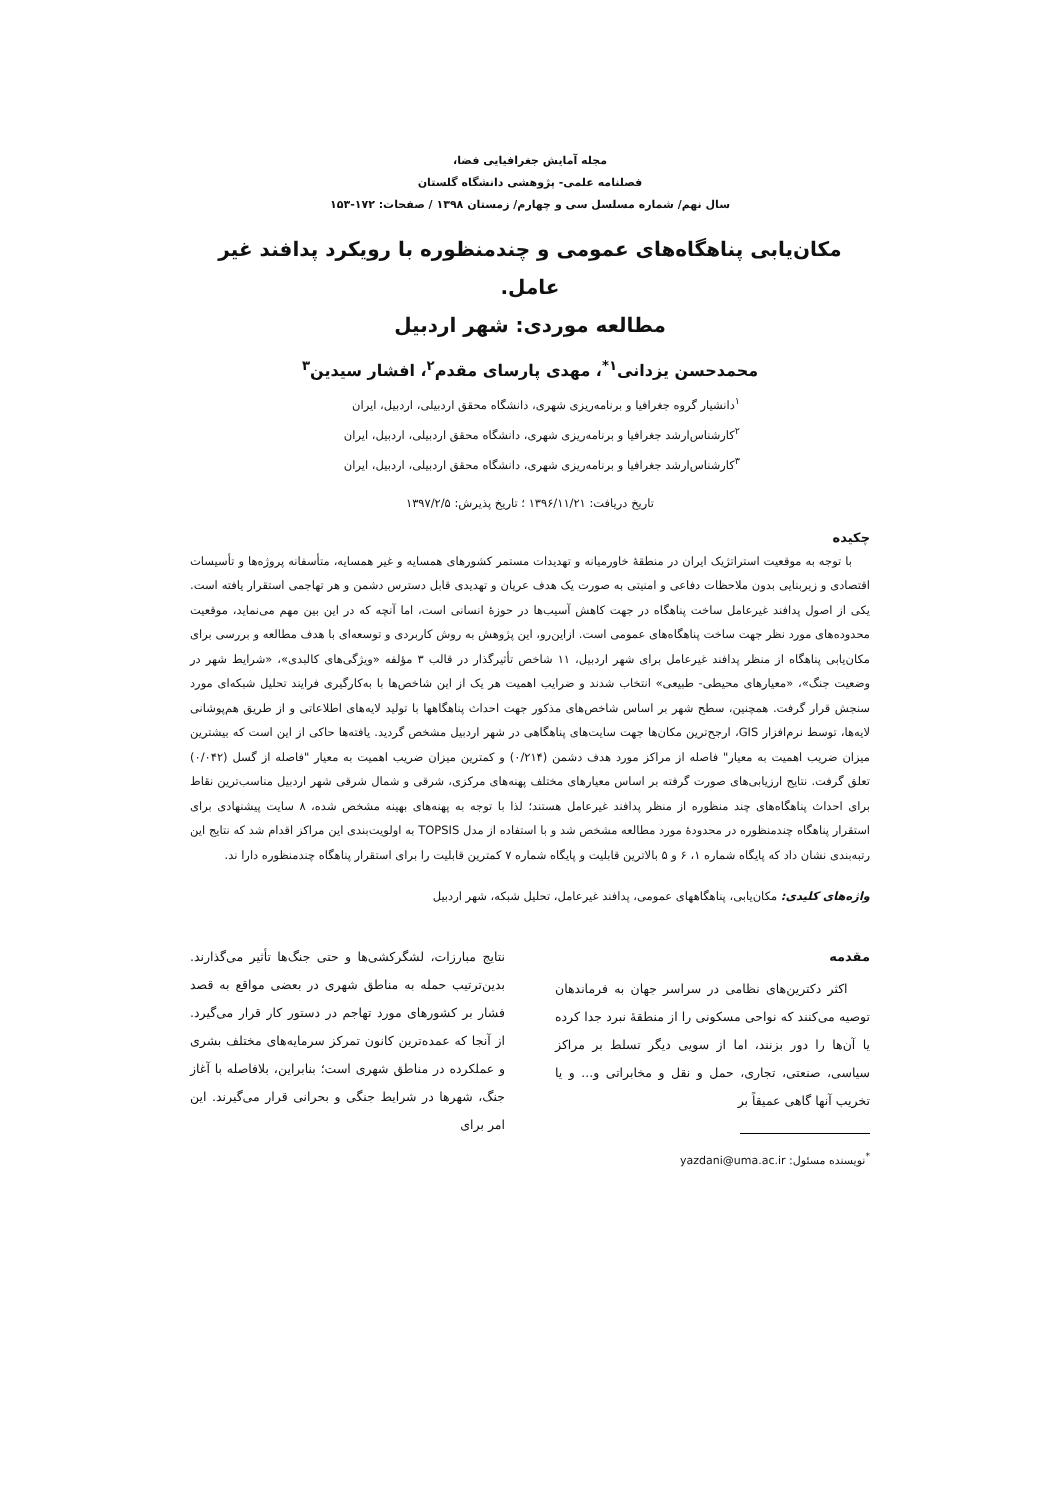مجله آمایش جغرافیایی فضا،
فصلنامه علمی- پژوهشی دانشگاه گلستان
سال نهم/ شماره مسلسل سی و چهارم/ زمستان ۱۳۹۸ / صفحات: ۱۷۲-۱۵۳
مکان‌یابی پناهگاه‌های عمومی و چندمنظوره با رویکرد پدافند غیر عامل.
مطالعه موردی: شهر اردبیل
محمدحسن یزدانی<sup>۱*</sup>، مهدی پارسای مقدم<sup>۲</sup>، افشار سیدین<sup>۳</sup>
<sup>۱</sup> دانشیار گروه جغرافیا و برنامه‌ریزی شهری، دانشگاه محقق اردبیلی، اردبیل، ایران
<sup>۲</sup> کارشناس‌ارشد جغرافیا و برنامه‌ریزی شهری، دانشگاه محقق اردبیلی، اردبیل، ایران
<sup>۳</sup> کارشناس‌ارشد جغرافیا و برنامه‌ریزی شهری، دانشگاه محقق اردبیلی، اردبیل، ایران
تاریخ دریافت: ۱۳۹۶/۱۱/۲۱ ؛ تاریخ پذیرش: ۱۳۹۷/۲/۵
چکیده
با توجه به موقعیت استراتژیک ایران در منطقهٔ خاورمیانه و تهدیدات مستمر کشورهای همسایه و غیر همسایه، متأسفانه پروژه‌ها و تأسیسات اقتصادی و زیربنایی بدون ملاحظات دفاعی و امنیتی به صورت یک هدف عریان و تهدیدی قابل دسترس دشمن و هر تهاجمی استقرار یافته است. یکی از اصول پدافند غیرعامل ساخت پناهگاه در جهت کاهش آسیب‌ها در حوزهٔ انسانی است، اما آنچه که در این بین مهم می‌نماید، موقعیت محدوده‌های مورد نظر جهت ساخت پناهگاه‌های عمومی است. ازاین‌رو، این پژوهش به روش کاربردی و توسعه‌ای با هدف مطالعه و بررسی برای مکان‌یابی پناهگاه از منظر پدافند غیرعامل برای شهر اردبیل، ۱۱ شاخص تأثیرگذار در قالب ۳ مؤلفه «ویژگی‌های کالبدی»، «شرایط شهر در وضعیت جنگ»، «معیارهای محیطی- طبیعی» انتخاب شدند و ضرایب اهمیت هر یک از این شاخص‌ها با به‌کارگیری فرایند تحلیل شبکه‌ای مورد سنجش قرار گرفت. همچنین، سطح شهر بر اساس شاخص‌های مذکور جهت احداث پناهگاهها با تولید لایه‌های اطلاعاتی و از طریق هم‌پوشانی لایه‌ها، توسط نرم‌افزار GIS، ارجح‌ترین مکان‌ها جهت سایت‌های پناهگاهی در شهر اردبیل مشخص گردید. یافته‌ها حاکی از این است که بیشترین میزان ضریب اهمیت به معیار" فاصله از مراکز مورد هدف دشمن (۰/۲۱۴) و کمترین میزان ضریب اهمیت به معیار "فاصله از گسل (۰/۰۴۲) تعلق گرفت. نتایج ارزیابی‌های صورت گرفته بر اساس معیارهای مختلف پهنه‌های مرکزی، شرقی و شمال شرقی شهر اردبیل مناسب‌ترین نقاط برای احداث پناهگاه‌های چند منظوره از منظر پدافند غیرعامل هستند؛ لذا با توجه به پهنه‌های بهینه مشخص شده، ۸ سایت پیشنهادی برای استقرار پناهگاه چندمنظوره در محدودهٔ مورد مطالعه مشخص شد و با استفاده از مدل TOPSIS به اولویت‌بندی این مراکز اقدام شد که نتایج این رتبه‌بندی نشان داد که پایگاه شماره ۱، ۶ و ۵ بالاترین قابلیت و پایگاه شماره ۷ کمترین قابلیت را برای استقرار پناهگاه چندمنظوره دارا ند.
واژه‌های کلیدی: مکان‌یابی، پناهگاههای عمومی، پدافند غیرعامل، تحلیل شبکه، شهر اردبیل
مقدمه
اکثر دکترین‌های نظامی در سراسر جهان به فرماندهان توصیه می‌کنند که نواحی مسکونی را از منطقهٔ نبرد جدا کرده یا آن‌ها را دور بزنند، اما از سویی دیگر تسلط بر مراکز سیاسی، صنعتی، تجاری، حمل و نقل و مخابراتی و... و یا تخریب آنها گاهی عمیقاً بر
<sup>*</sup> نویسنده مسئول: yazdani@uma.ac.ir
نتایج مبارزات، لشگرکشی‌ها و حتی جنگ‌ها تأثیر می‌گذارند. بدین‌ترتیب حمله به مناطق شهری در بعضی مواقع به قصد فشار بر کشورهای مورد تهاجم در دستور کار قرار می‌گیرد. از آنجا که عمده‌ترین کانون تمرکز سرمایه‌های مختلف بشری و عملکرده در مناطق شهری است؛ بنابراین، بلافاصله با آغاز جنگ، شهرها در شرایط جنگی و بحرانی قرار می‌گیرند. این امر برای